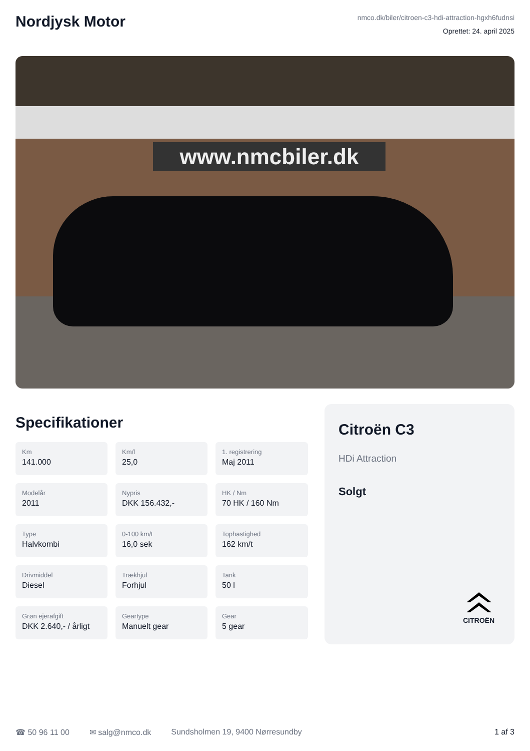Nordjysk Motor
nmco.dk/biler/citroen-c3-hdi-attraction-hgxh6fudnsi
Oprettet: 24. april 2025
www.nmcbiler.dk
Specifikationer
Km
141.000
Km/l
25,0
1. registrering
Maj 2011
Modelår
2011
Nypris
DKK 156.432,-
HK / Nm
70 HK / 160 Nm
Type
Halvkombi
0-100 km/t
16,0 sek
Tophastighed
162 km/t
Drivmiddel
Diesel
Trækhjul
Forhjul
Tank
50 l
Grøn ejerafgift
DKK 2.640,- / årligt
Geartype
Manuelt gear
Gear
5 gear
Citroën C3
HDi Attraction
Solgt
CITROËN
☎ 50 96 11 00 ✉ salg@nmco.dk Sundsholmen 19, 9400 Nørresundby 1 af 3